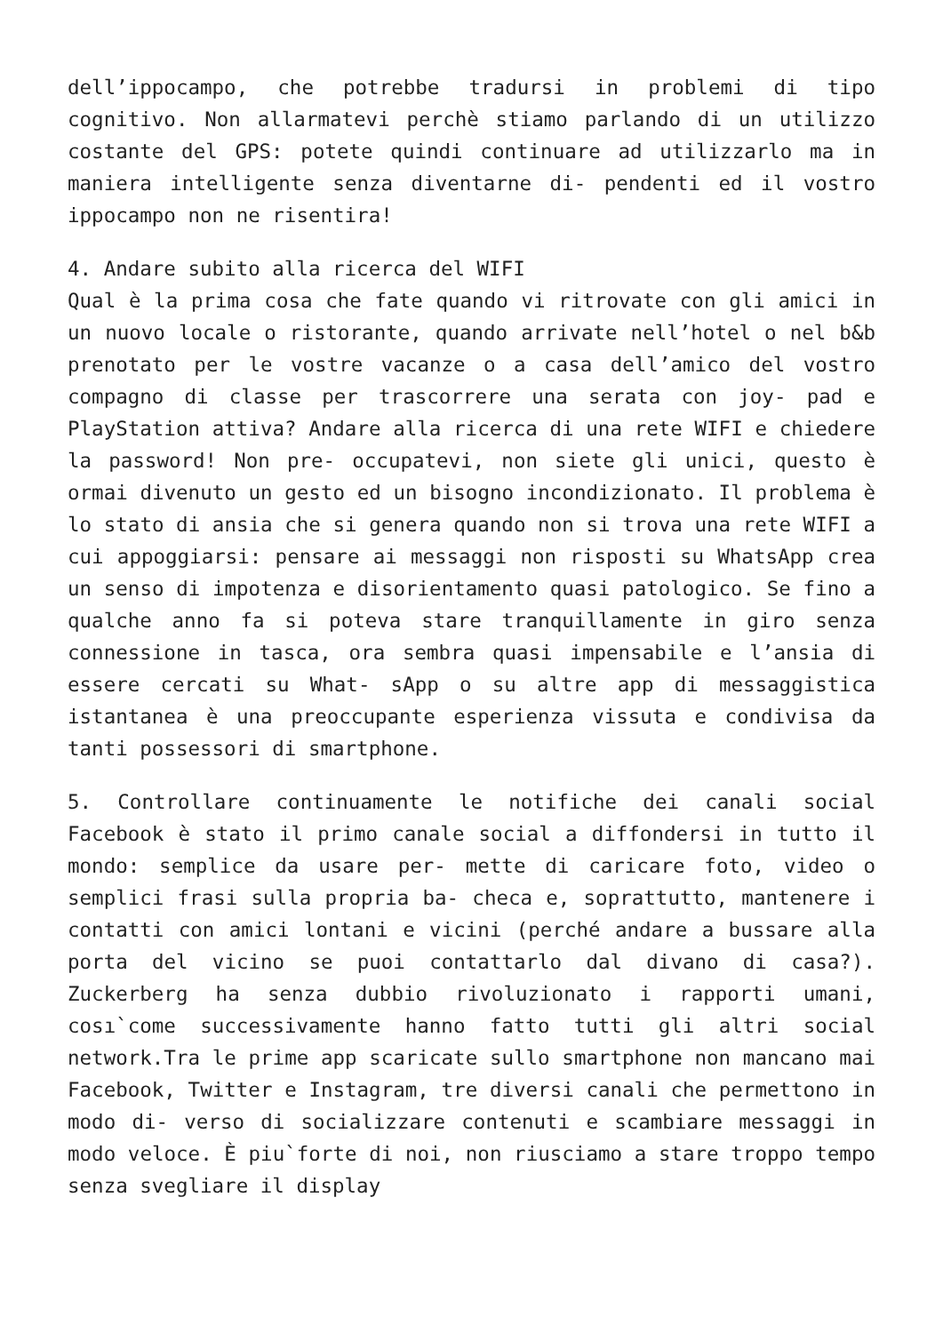dell’ippocampo, che potrebbe tradursi in problemi di tipo cognitivo. Non allarmatevi perchè stiamo parlando di un utilizzo costante del GPS: potete quindi continuare ad utilizzarlo ma in maniera intelligente senza diventarne di- pendenti ed il vostro ippocampo non ne risentira!
4. Andare subito alla ricerca del WIFI
Qual è la prima cosa che fate quando vi ritrovate con gli amici in un nuovo locale o ristorante, quando arrivate nell’hotel o nel b&b prenotato per le vostre vacanze o a casa dell’amico del vostro compagno di classe per trascorrere una serata con joy- pad e PlayStation attiva? Andare alla ricerca di una rete WIFI e chiedere la password! Non pre- occupatevi, non siete gli unici, questo è ormai divenuto un gesto ed un bisogno incondizionato. Il problema è lo stato di ansia che si genera quando non si trova una rete WIFI a cui appoggiarsi: pensare ai messaggi non risposti su WhatsApp crea un senso di impotenza e disorientamento quasi patologico. Se fino a qualche anno fa si poteva stare tranquillamente in giro senza connessione in tasca, ora sembra quasi impensabile e l’ansia di essere cercati su What- sApp o su altre app di messaggistica istantanea è una preoccupante esperienza vissuta e condivisa da tanti possessori di smartphone.
5. Controllare continuamente le notifiche dei canali social Facebook è stato il primo canale social a diffondersi in tutto il mondo: semplice da usare per- mette di caricare foto, video o semplici frasi sulla propria ba- checa e, soprattutto, mantenere i contatti con amici lontani e vicini (perché andare a bussare alla porta del vicino se puoi contattarlo dal divano di casa?). Zuckerberg ha senza dubbio rivoluzionato i rapporti umani, cosı`come successivamente hanno fatto tutti gli altri social network.Tra le prime app scaricate sullo smartphone non mancano mai Facebook, Twitter e Instagram, tre diversi canali che permettono in modo di- verso di socializzare contenuti e scambiare messaggi in modo veloce. È piu`forte di noi, non riusciamo a stare troppo tempo senza svegliare il display